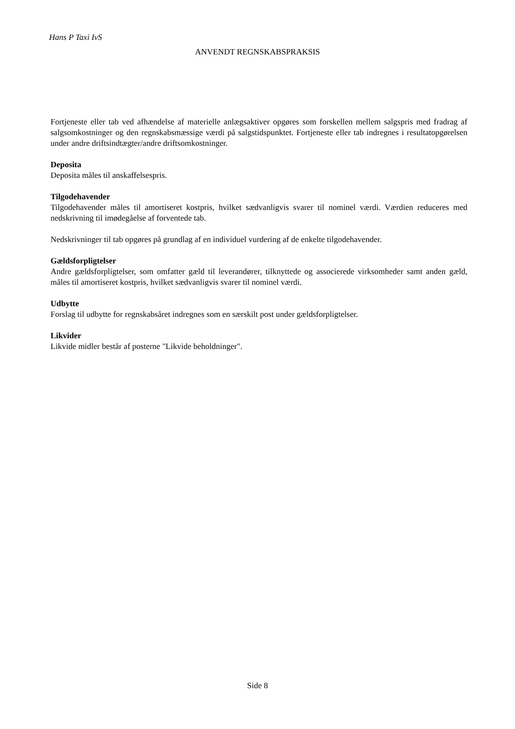Hans P Taxi IvS
ANVENDT REGNSKABSPRAKSIS
Fortjeneste eller tab ved afhændelse af materielle anlægsaktiver opgøres som forskellen mellem salgspris med fradrag af salgsomkostninger og den regnskabsmæssige værdi på salgstidspunktet. Fortjeneste eller tab indregnes i resultatopgørelsen under andre driftsindtægter/andre driftsomkostninger.
Deposita
Deposita måles til anskaffelsespris.
Tilgodehavender
Tilgodehavender måles til amortiseret kostpris, hvilket sædvanligvis svarer til nominel værdi. Værdien reduceres med nedskrivning til imødegåelse af forventede tab.
Nedskrivninger til tab opgøres på grundlag af en individuel vurdering af de enkelte tilgodehavender.
Gældsforpligtelser
Andre gældsforpligtelser, som omfatter gæld til leverandører, tilknyttede og associerede virksomheder samt anden gæld, måles til amortiseret kostpris, hvilket sædvanligvis svarer til nominel værdi.
Udbytte
Forslag til udbytte for regnskabsåret indregnes som en særskilt post under gældsforpligtelser.
Likvider
Likvide midler består af posterne "Likvide beholdninger".
Side 8